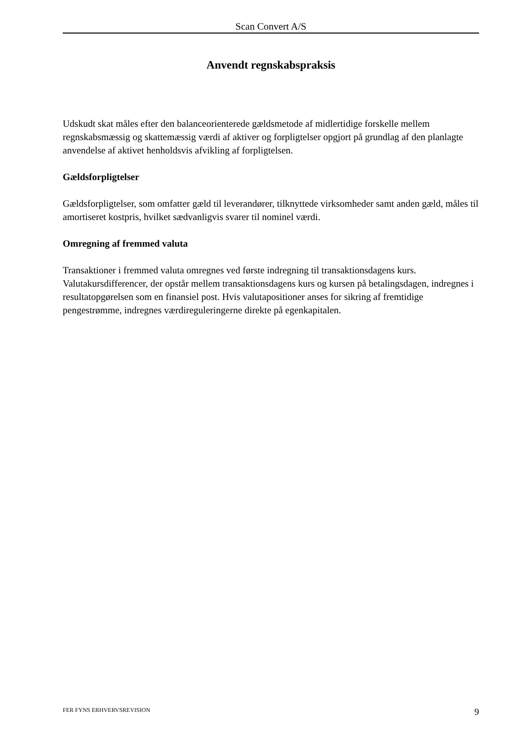Scan Convert A/S
Anvendt regnskabspraksis
Udskudt skat måles efter den balanceorienterede gældsmetode af midlertidige forskelle mellem regnskabsmæssig og skattemæssig værdi af aktiver og forpligtelser opgjort på grundlag af den planlagte anvendelse af aktivet henholdsvis afvikling af forpligtelsen.
Gældsforpligtelser
Gældsforpligtelser, som omfatter gæld til leverandører, tilknyttede virksomheder samt anden gæld, måles til amortiseret kostpris, hvilket sædvanligvis svarer til nominel værdi.
Omregning af fremmed valuta
Transaktioner i fremmed valuta omregnes ved første indregning til transaktionsdagens kurs. Valutakursdifferencer, der opstår mellem transaktionsdagens kurs og kursen på betalingsdagen, indregnes i resultatopgørelsen som en finansiel post. Hvis valutapositioner anses for sikring af fremtidige pengestrømme, indregnes værdireguleringerne direkte på egenkapitalen.
FER FYNS ERHVERVSREVISION 9